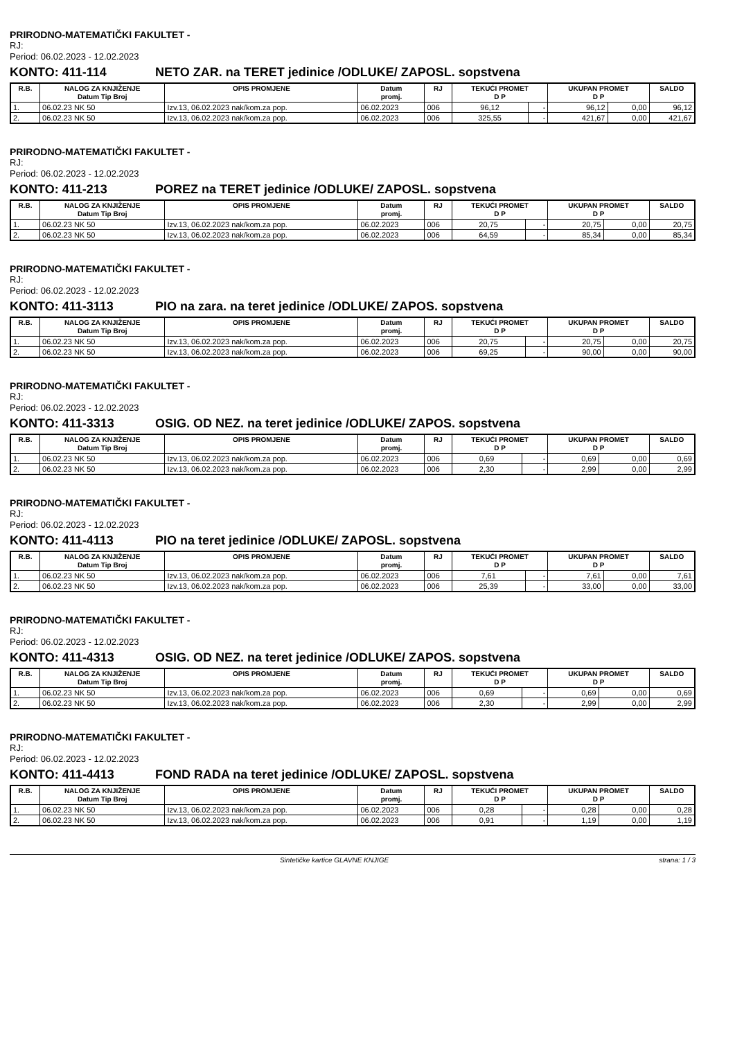PRIRODNO-MATEMATIČKI FAKULTET -
RJ:
Period: 06.02.2023 - 12.02.2023
KONTO: 411-114 NETO ZAR. na TERET jedinice /ODLUKE/ ZAPOSL. sopstvena
| R.B. | NALOG ZA KNJIŽENJE Datum Tip Broj | OPIS PROMJENE | Datum promj. | RJ | TEKUĆI PROMET D P | | UKUPAN PROMET D P | | SALDO |
| --- | --- | --- | --- | --- | --- | --- | --- | --- | --- |
| 1. | 06.02.23 NK 50 | Izv.13, 06.02.2023 nak/kom.za pop. | 06.02.2023 | 006 | 96,12 | - | 96,12 | 0,00 | 96,12 |
| 2. | 06.02.23 NK 50 | Izv.13, 06.02.2023 nak/kom.za pop. | 06.02.2023 | 006 | 325,55 | - | 421,67 | 0,00 | 421,67 |
PRIRODNO-MATEMATIČKI FAKULTET -
RJ:
Period: 06.02.2023 - 12.02.2023
KONTO: 411-213 POREZ na TERET jedinice /ODLUKE/ ZAPOSL. sopstvena
| R.B. | NALOG ZA KNJIŽENJE Datum Tip Broj | OPIS PROMJENE | Datum promj. | RJ | TEKUĆI PROMET D P | | UKUPAN PROMET D P | | SALDO |
| --- | --- | --- | --- | --- | --- | --- | --- | --- | --- |
| 1. | 06.02.23 NK 50 | Izv.13, 06.02.2023 nak/kom.za pop. | 06.02.2023 | 006 | 20,75 | - | 20,75 | 0,00 | 20,75 |
| 2. | 06.02.23 NK 50 | Izv.13, 06.02.2023 nak/kom.za pop. | 06.02.2023 | 006 | 64,59 | - | 85,34 | 0,00 | 85,34 |
PRIRODNO-MATEMATIČKI FAKULTET -
RJ:
Period: 06.02.2023 - 12.02.2023
KONTO: 411-3113 PIO na zara. na teret jedinice /ODLUKE/ ZAPOS. sopstvena
| R.B. | NALOG ZA KNJIŽENJE Datum Tip Broj | OPIS PROMJENE | Datum promj. | RJ | TEKUĆI PROMET D P | | UKUPAN PROMET D P | | SALDO |
| --- | --- | --- | --- | --- | --- | --- | --- | --- | --- |
| 1. | 06.02.23 NK 50 | Izv.13, 06.02.2023 nak/kom.za pop. | 06.02.2023 | 006 | 20,75 | - | 20,75 | 0,00 | 20,75 |
| 2. | 06.02.23 NK 50 | Izv.13, 06.02.2023 nak/kom.za pop. | 06.02.2023 | 006 | 69,25 | - | 90,00 | 0,00 | 90,00 |
PRIRODNO-MATEMATIČKI FAKULTET -
RJ:
Period: 06.02.2023 - 12.02.2023
KONTO: 411-3313 OSIG. OD NEZ. na teret jedinice /ODLUKE/ ZAPOS. sopstvena
| R.B. | NALOG ZA KNJIŽENJE Datum Tip Broj | OPIS PROMJENE | Datum promj. | RJ | TEKUĆI PROMET D P | | UKUPAN PROMET D P | | SALDO |
| --- | --- | --- | --- | --- | --- | --- | --- | --- | --- |
| 1. | 06.02.23 NK 50 | Izv.13, 06.02.2023 nak/kom.za pop. | 06.02.2023 | 006 | 0,69 | - | 0,69 | 0,00 | 0,69 |
| 2. | 06.02.23 NK 50 | Izv.13, 06.02.2023 nak/kom.za pop. | 06.02.2023 | 006 | 2,30 | - | 2,99 | 0,00 | 2,99 |
PRIRODNO-MATEMATIČKI FAKULTET -
RJ:
Period: 06.02.2023 - 12.02.2023
KONTO: 411-4113 PIO na teret jedinice /ODLUKE/ ZAPOSL. sopstvena
| R.B. | NALOG ZA KNJIŽENJE Datum Tip Broj | OPIS PROMJENE | Datum promj. | RJ | TEKUĆI PROMET D P | | UKUPAN PROMET D P | | SALDO |
| --- | --- | --- | --- | --- | --- | --- | --- | --- | --- |
| 1. | 06.02.23 NK 50 | Izv.13, 06.02.2023 nak/kom.za pop. | 06.02.2023 | 006 | 7,61 | - | 7,61 | 0,00 | 7,61 |
| 2. | 06.02.23 NK 50 | Izv.13, 06.02.2023 nak/kom.za pop. | 06.02.2023 | 006 | 25,39 | - | 33,00 | 0,00 | 33,00 |
PRIRODNO-MATEMATIČKI FAKULTET -
RJ:
Period: 06.02.2023 - 12.02.2023
KONTO: 411-4313 OSIG. OD NEZ. na teret jedinice /ODLUKE/ ZAPOS. sopstvena
| R.B. | NALOG ZA KNJIŽENJE Datum Tip Broj | OPIS PROMJENE | Datum promj. | RJ | TEKUĆI PROMET D P | | UKUPAN PROMET D P | | SALDO |
| --- | --- | --- | --- | --- | --- | --- | --- | --- | --- |
| 1. | 06.02.23 NK 50 | Izv.13, 06.02.2023 nak/kom.za pop. | 06.02.2023 | 006 | 0,69 | - | 0,69 | 0,00 | 0,69 |
| 2. | 06.02.23 NK 50 | Izv.13, 06.02.2023 nak/kom.za pop. | 06.02.2023 | 006 | 2,30 | - | 2,99 | 0,00 | 2,99 |
PRIRODNO-MATEMATIČKI FAKULTET -
RJ:
Period: 06.02.2023 - 12.02.2023
KONTO: 411-4413 FOND RADA na teret jedinice /ODLUKE/ ZAPOSL. sopstvena
| R.B. | NALOG ZA KNJIŽENJE Datum Tip Broj | OPIS PROMJENE | Datum promj. | RJ | TEKUĆI PROMET D P | | UKUPAN PROMET D P | | SALDO |
| --- | --- | --- | --- | --- | --- | --- | --- | --- | --- |
| 1. | 06.02.23 NK 50 | Izv.13, 06.02.2023 nak/kom.za pop. | 06.02.2023 | 006 | 0,28 | - | 0,28 | 0,00 | 0,28 |
| 2. | 06.02.23 NK 50 | Izv.13, 06.02.2023 nak/kom.za pop. | 06.02.2023 | 006 | 0,91 | - | 1,19 | 0,00 | 1,19 |
Sintetičke kartice GLAVNE KNJIGE strana: 1 / 3